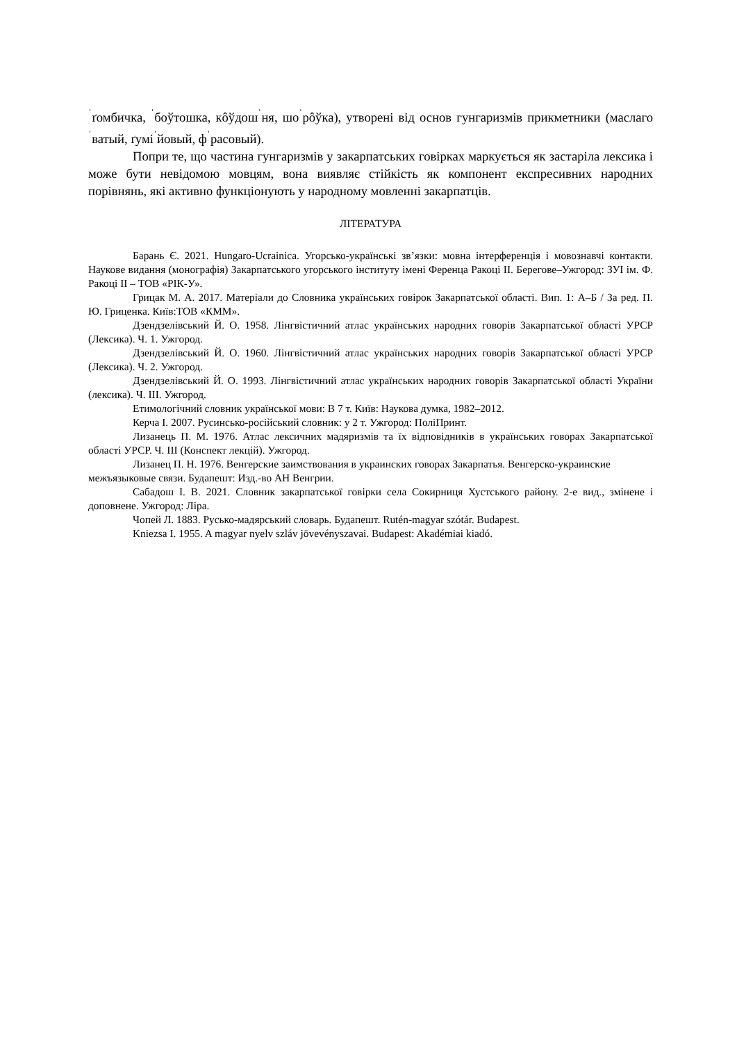<sup>ˈ</sup>ґомбичка, <sup>ˈ</sup>боўтошка, кôўдош<sup>ˈ</sup>ня, шо<sup>ˈ</sup>рôўка), утворені від основ гунгаризмів прикметники (маслаго<sup>ˈ</sup>ватый, ґумі<sup>ˈ</sup>йовый, ф<sup>ˈ</sup>расовый).
Попри те, що частина гунгаризмів у закарпатських говірках маркується як застаріла лексика і може бути невідомою мовцям, вона виявляє стійкість як компонент експресивних народних порівнянь, які активно функціонують у народному мовленні закарпатців.
ЛІТЕРАТУРА
Барань Є. 2021. Hungaro-Ucrainica. Угорсько-українські зв’язки: мовна інтерференція і мовознавчі контакти. Наукове видання (монографія) Закарпатського угорського інституту імені Ференца Ракоці ІІ. Берегове–Ужгород: ЗУІ ім. Ф. Ракоці ІІ – ТОВ «РІК-У».
Грицак М. А. 2017. Матеріали до Словника українських говірок Закарпатської області. Вип. 1: А–Б / За ред. П. Ю. Гриценка. Київ:ТОВ «КММ».
Дзендзелівський Й. О. 1958. Лінгвістичний атлас українських народних говорів Закарпатської області УРСР (Лексика). Ч. 1. Ужгород.
Дзендзелівський Й. О. 1960. Лінгвістичний атлас українських народних говорів Закарпатської області УРСР (Лексика). Ч. 2. Ужгород.
Дзендзелівський Й. О. 1993. Лінгвістичний атлас українських народних говорів Закарпатської області України (лексика). Ч. ІІІ. Ужгород.
Етимологічний словник української мови: В 7 т. Київ: Наукова думка, 1982–2012.
Керча І. 2007. Русинсько-російський словник: у 2 т. Ужгород: ПоліПринт.
Лизанець П. М. 1976. Атлас лексичних мадяризмів та їх відповідників в українських говорах Закарпатської області УРСР. Ч. ІІІ (Конспект лекцій). Ужгород.
Лизанец П. Н. 1976. Венгерские заимствования в украинских говорах Закарпатья. Венгерско-украинские межъязыковые связи. Будапешт: Изд.-во АН Венгрии.
Сабадош І. В. 2021. Словник закарпатської говірки села Сокирниця Хустського району. 2-е вид., змінене і доповнене. Ужгород: Ліра.
Чопей Л. 1883. Русько-мадярський словарь. Будапешт. Rutén-magyar szótár. Budapest.
Kniezsa I. 1955. A magyar nyelv szláv jövevényszavai. Budapest: Akadémiai kiadó.